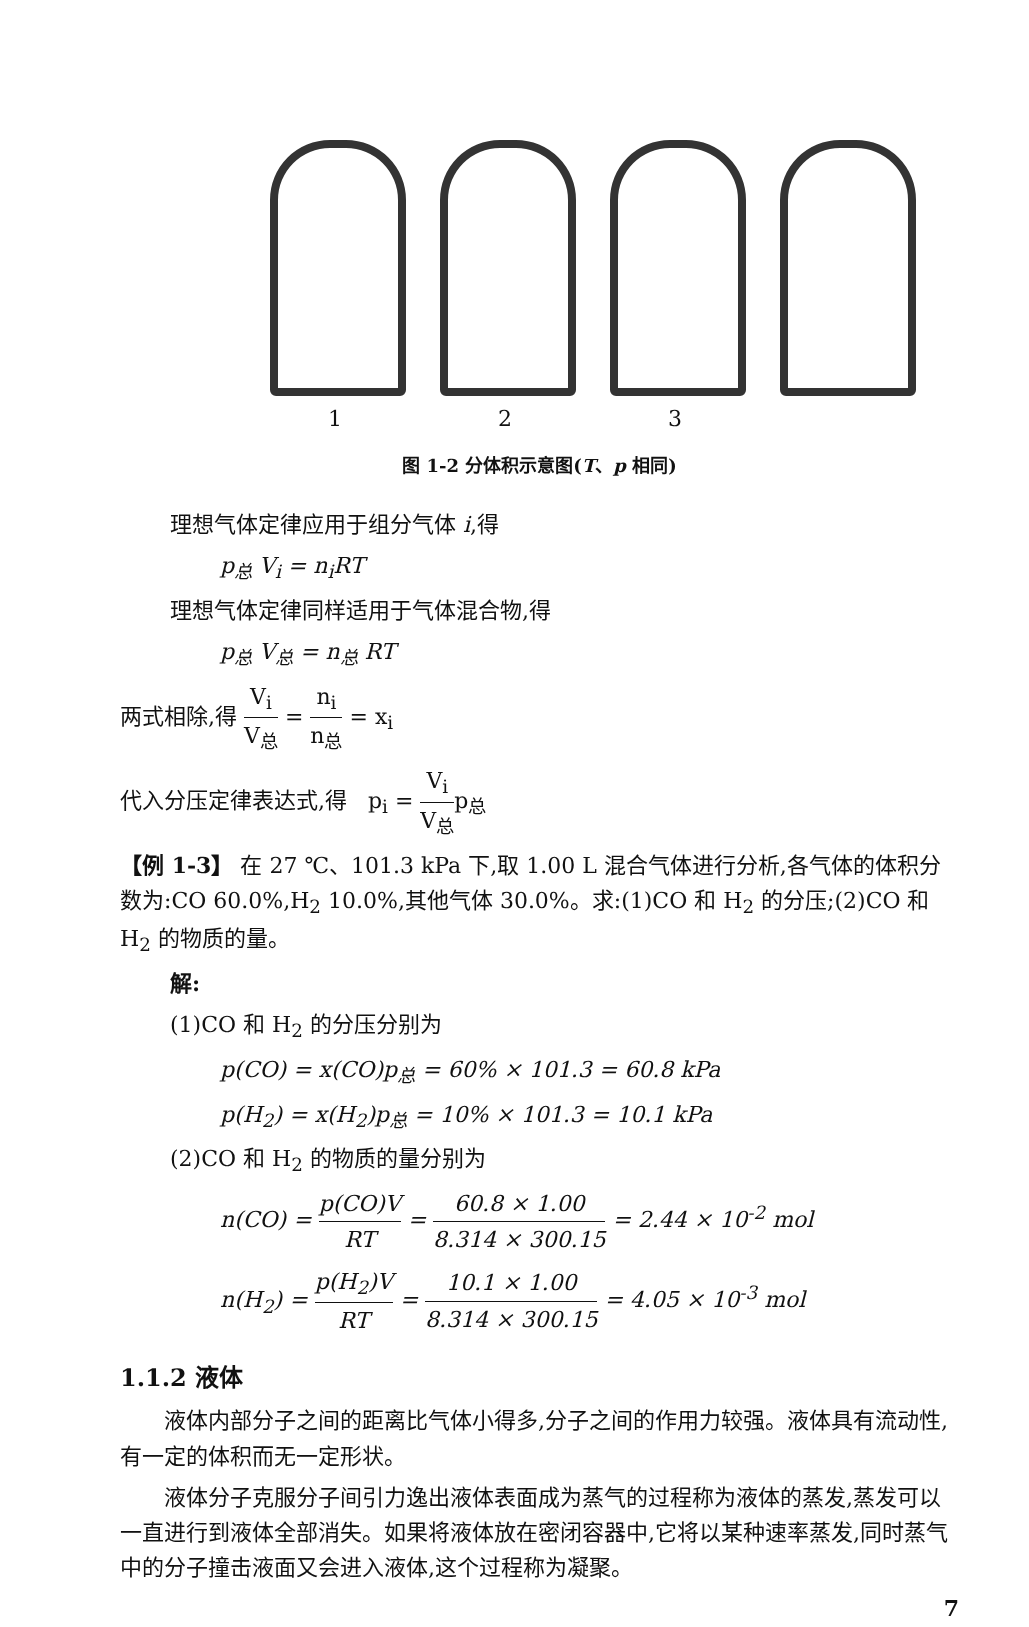1 2 3
图 1-2 分体积示意图(T、p 相同)
理想气体定律应用于组分气体 i,得
p<sub>总</sub> V<sub>i</sub> = n<sub>i</sub>RT
理想气体定律同样适用于气体混合物,得
p<sub>总</sub> V<sub>总</sub> = n<sub>总</sub> RT
两式相除,得 V<sub>i</sub> V<sub>总</sub> = n<sub>i</sub> n<sub>总</sub> = x<sub>i</sub>
代入分压定律表达式,得 p<sub>i</sub> = V<sub>i</sub> V<sub>总</sub>p<sub>总</sub>
【例 1-3】 在 27 ℃、101.3 kPa 下,取 1.00 L 混合气体进行分析,各气体的体积分数为:CO 60.0%,H<sub>2</sub> 10.0%,其他气体 30.0%。求:(1)CO 和 H<sub>2</sub> 的分压;(2)CO 和 H<sub>2</sub> 的物质的量。
解:
(1)CO 和 H<sub>2</sub> 的分压分别为
p(CO) = x(CO)p<sub>总</sub> = 60% × 101.3 = 60.8 kPa
p(H<sub>2</sub>) = x(H<sub>2</sub>)p<sub>总</sub> = 10% × 101.3 = 10.1 kPa
(2)CO 和 H<sub>2</sub> 的物质的量分别为
n(CO) = p(CO)V RT = 60.8 × 1.00 8.314 × 300.15 = 2.44 × 10<sup>-2</sup> mol
n(H<sub>2</sub>) = p(H<sub>2</sub>)V RT = 10.1 × 1.00 8.314 × 300.15 = 4.05 × 10<sup>-3</sup> mol
1.1.2 液体
液体内部分子之间的距离比气体小得多,分子之间的作用力较强。液体具有流动性,有一定的体积而无一定形状。
液体分子克服分子间引力逸出液体表面成为蒸气的过程称为液体的蒸发,蒸发可以一直进行到液体全部消失。如果将液体放在密闭容器中,它将以某种速率蒸发,同时蒸气中的分子撞击液面又会进入液体,这个过程称为凝聚。
7